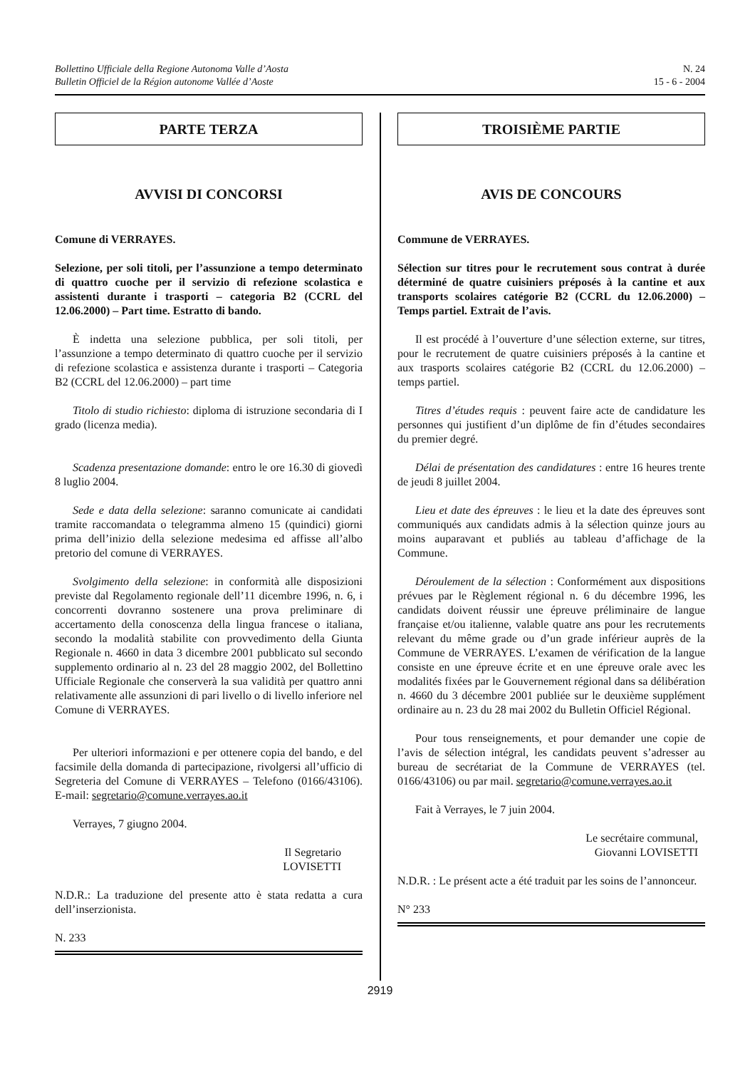Bollettino Ufficiale della Regione Autonoma Valle d’Aosta
Bulletin Officiel de la Région autonome Vallée d’Aoste
N. 24
15 - 6 - 2004
PARTE TERZA
AVVISI DI CONCORSI
Comune di VERRAYES.
Selezione, per soli titoli, per l’assunzione a tempo determinato di quattro cuoche per il servizio di refezione scolastica e assistenti durante i trasporti – categoria B2 (CCRL del 12.06.2000) – Part time. Estratto di bando.
È indetta una selezione pubblica, per soli titoli, per l’assunzione a tempo determinato di quattro cuoche per il servizio di refezione scolastica e assistenza durante i trasporti – Categoria B2 (CCRL del 12.06.2000) – part time
Titolo di studio richiesto: diploma di istruzione secondaria di I grado (licenza media).
Scadenza presentazione domande: entro le ore 16.30 di giovedì 8 luglio 2004.
Sede e data della selezione: saranno comunicate ai candidati tramite raccomandata o telegramma almeno 15 (quindici) giorni prima dell’inizio della selezione medesima ed affisse all’albo pretorio del comune di VERRAYES.
Svolgimento della selezione: in conformità alle disposizioni previste dal Regolamento regionale dell’11 dicembre 1996, n. 6, i concorrenti dovranno sostenere una prova preliminare di accertamento della conoscenza della lingua francese o italiana, secondo la modalità stabilite con provvedimento della Giunta Regionale n. 4660 in data 3 dicembre 2001 pubblicato sul secondo supplemento ordinario al n. 23 del 28 maggio 2002, del Bollettino Ufficiale Regionale che conserverà la sua validità per quattro anni relativamente alle assunzioni di pari livello o di livello inferiore nel Comune di VERRAYES.
Per ulteriori informazioni e per ottenere copia del bando, e del facsimile della domanda di partecipazione, rivolgersi all’ufficio di Segreteria del Comune di VERRAYES – Telefono (0166/43106). E-mail: segretario@comune.verrayes.ao.it
Verrayes, 7 giugno 2004.
Il Segretario
LOVISETTI
N.D.R.: La traduzione del presente atto è stata redatta a cura dell’inserzionista.
N. 233
TROISIÈME PARTIE
AVIS DE CONCOURS
Commune de VERRAYES.
Sélection sur titres pour le recrutement sous contrat à durée déterminé de quatre cuisiniers préposés à la cantine et aux transports scolaires catégorie B2 (CCRL du 12.06.2000) – Temps partiel. Extrait de l’avis.
Il est procédé à l’ouverture d’une sélection externe, sur titres, pour le recrutement de quatre cuisiniers préposés à la cantine et aux trasports scolaires catégorie B2 (CCRL du 12.06.2000) – temps partiel.
Titres d’études requis : peuvent faire acte de candidature les personnes qui justifient d’un diplôme de fin d’études secondaires du premier degré.
Délai de présentation des candidatures : entre 16 heures trente de jeudi 8 juillet 2004.
Lieu et date des épreuves : le lieu et la date des épreuves sont communiqués aux candidats admis à la sélection quinze jours au moins auparavant et publiés au tableau d’affichage de la Commune.
Déroulement de la sélection : Conformément aux dispositions prévues par le Règlement régional n. 6 du décembre 1996, les candidats doivent réussir une épreuve préliminaire de langue française et/ou italienne, valable quatre ans pour les recrutements relevant du même grade ou d’un grade inférieur auprès de la Commune de VERRAYES. L’examen de vérification de la langue consiste en une épreuve écrite et en une épreuve orale avec les modalités fixées par le Gouvernement régional dans sa délibération n. 4660 du 3 décembre 2001 publiée sur le deuxième supplément ordinaire au n. 23 du 28 mai 2002 du Bulletin Officiel Régional.
Pour tous renseignements, et pour demander une copie de l’avis de sélection intégral, les candidats peuvent s’adresser au bureau de secrétariat de la Commune de VERRAYES (tel. 0166/43106) ou par mail. segretario@comune.verrayes.ao.it
Fait à Verrayes, le 7 juin 2004.
Le secrétaire communal,
Giovanni LOVISETTI
N.D.R. : Le présent acte a été traduit par les soins de l’annonceur.
N° 233
2919